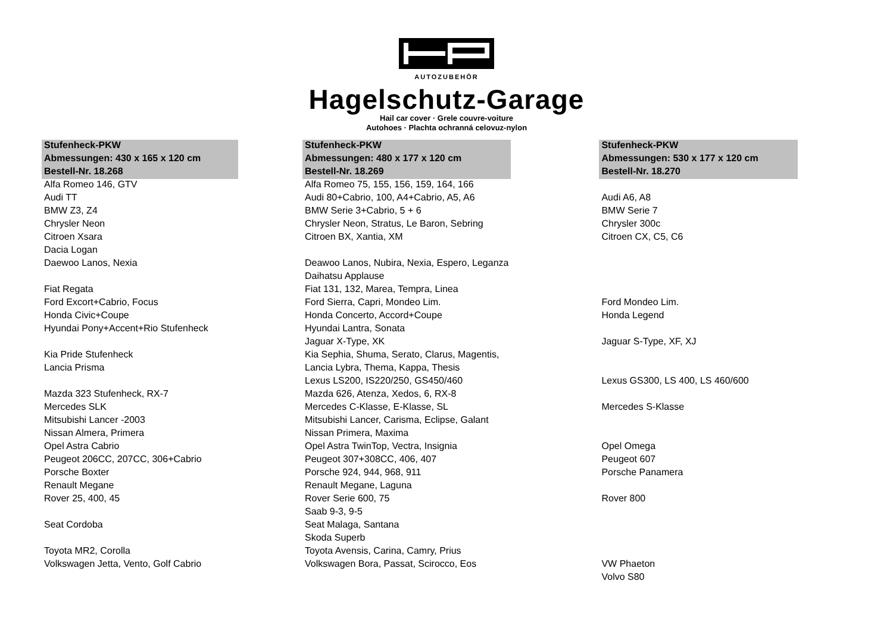AUTOZUBEHÖR
Hagelschutz-Garage
Hail car cover · Grele couvre-voiture
Autohoes · Plachta ochranná celovuz-nylon
| Stufenheck-PKW | | Stufenheck-PKW | | Stufenheck-PKW |
| --- | --- | --- | --- | --- |
| Abmessungen: 430 x 165 x 120 cm | | Abmessungen: 480 x 177 x 120 cm | | Abmessungen: 530 x 177 x 120 cm |
| Bestell-Nr. 18.268 | | Bestell-Nr. 18.269 | | Bestell-Nr. 18.270 |
| Alfa Romeo 146, GTV | | Alfa Romeo 75, 155, 156, 159, 164, 166 | | |
| Audi TT | | Audi 80+Cabrio, 100, A4+Cabrio, A5, A6 | | Audi A6, A8 |
| BMW Z3, Z4 | | BMW Serie 3+Cabrio, 5 + 6 | | BMW Serie 7 |
| Chrysler Neon | | Chrysler Neon, Stratus, Le Baron, Sebring | | Chrysler 300c |
| Citroen Xsara | | Citroen BX, Xantia, XM | | Citroen CX, C5, C6 |
| Dacia Logan | | | | |
| Daewoo Lanos, Nexia | | Deawoo Lanos, Nubira, Nexia, Espero, Leganza | | |
| | | Daihatsu Applause | | |
| Fiat Regata | | Fiat 131, 132, Marea, Tempra, Linea | | |
| Ford Excort+Cabrio, Focus | | Ford Sierra, Capri, Mondeo Lim. | | Ford Mondeo Lim. |
| Honda Civic+Coupe | | Honda Concerto, Accord+Coupe | | Honda Legend |
| Hyundai Pony+Accent+Rio Stufenheck | | Hyundai Lantra, Sonata | | |
| | | Jaguar X-Type, XK | | Jaguar S-Type, XF, XJ |
| Kia Pride Stufenheck | | Kia Sephia, Shuma, Serato, Clarus, Magentis, | | |
| Lancia Prisma | | Lancia Lybra, Thema, Kappa, Thesis | | |
| | | Lexus LS200, IS220/250, GS450/460 | | Lexus GS300, LS 400, LS 460/600 |
| Mazda 323 Stufenheck, RX-7 | | Mazda 626, Atenza, Xedos, 6, RX-8 | | |
| Mercedes SLK | | Mercedes C-Klasse, E-Klasse, SL | | Mercedes S-Klasse |
| Mitsubishi Lancer -2003 | | Mitsubishi Lancer, Carisma, Eclipse, Galant | | |
| Nissan Almera, Primera | | Nissan Primera, Maxima | | |
| Opel Astra Cabrio | | Opel Astra TwinTop, Vectra, Insignia | | Opel Omega |
| Peugeot 206CC, 207CC, 306+Cabrio | | Peugeot 307+308CC, 406, 407 | | Peugeot 607 |
| Porsche Boxter | | Porsche 924, 944, 968, 911 | | Porsche Panamera |
| Renault Megane | | Renault Megane, Laguna | | |
| Rover 25, 400, 45 | | Rover Serie 600, 75 | | Rover 800 |
| | | Saab 9-3, 9-5 | | |
| Seat Cordoba | | Seat Malaga, Santana | | |
| | | Skoda Superb | | |
| Toyota MR2, Corolla | | Toyota Avensis, Carina, Camry, Prius | | |
| Volkswagen Jetta, Vento, Golf Cabrio | | Volkswagen Bora, Passat, Scirocco, Eos | | VW Phaeton |
| | | | | Volvo S80 |